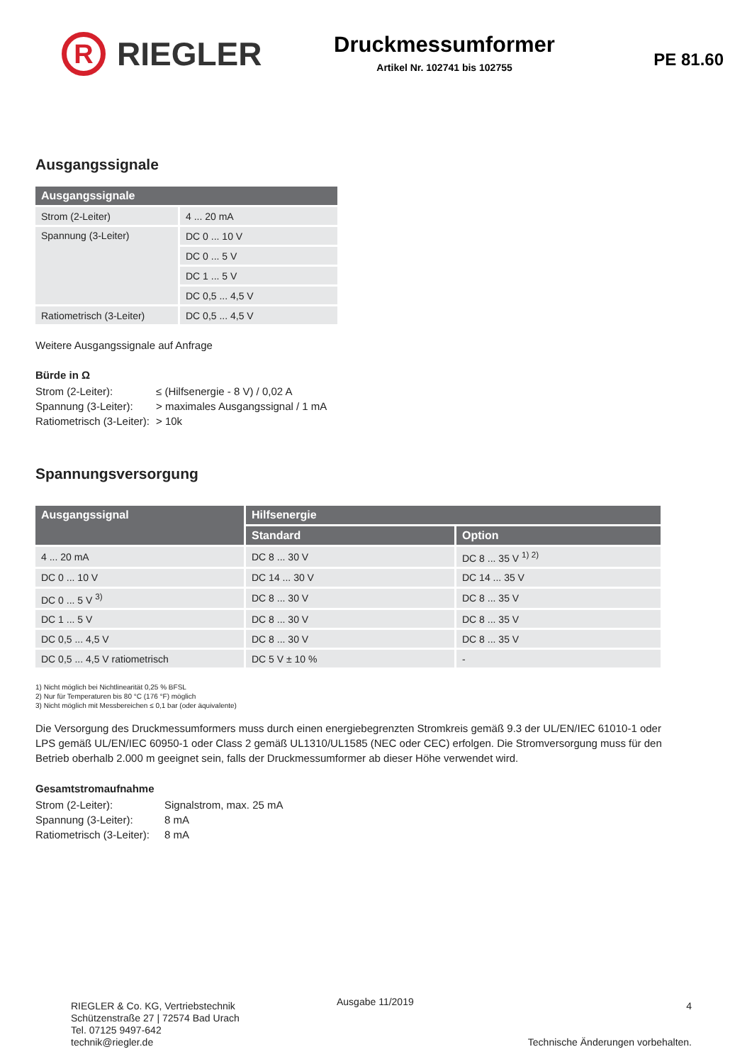R
RIEGLER
Druckmessumformer
Artikel Nr. 102741 bis 102755
PE 81.60
Ausgangssignale
| Ausgangssignale | |
| --- | --- |
| Strom (2-Leiter) | 4 ... 20 mA |
| Spannung (3-Leiter) | DC 0 ... 10 V |
| | DC 0 ... 5 V |
| | DC 1 ... 5 V |
| | DC 0,5 ... 4,5 V |
| Ratiometrisch (3-Leiter) | DC 0,5 ... 4,5 V |
Weitere Ausgangssignale auf Anfrage
Bürde in Ω
Strom (2-Leiter): ≤ (Hilfsenergie - 8 V) / 0,02 A Spannung (3-Leiter): > maximales Ausgangssignal / 1 mA Ratiometrisch (3-Leiter): > 10k
Spannungsversorgung
| Ausgangssignal | Hilfsenergie | |
| --- | --- | --- |
| | Standard | Option |
| 4 ... 20 mA | DC 8 ... 30 V | DC 8 ... 35 V <sup>1) 2)</sup> |
| DC 0 ... 10 V | DC 14 ... 30 V | DC 14 ... 35 V |
| DC 0 ... 5 V <sup>3)</sup> | DC 8 ... 30 V | DC 8 ... 35 V |
| DC 1 ... 5 V | DC 8 ... 30 V | DC 8 ... 35 V |
| DC 0,5 ... 4,5 V | DC 8 ... 30 V | DC 8 ... 35 V |
| DC 0,5 ... 4,5 V ratiometrisch | DC 5 V ± 10 % | - |
1) Nicht möglich bei Nichtlinearität 0,25 % BFSL
2) Nur für Temperaturen bis 80 °C (176 °F) möglich
3) Nicht möglich mit Messbereichen ≤ 0,1 bar (oder äquivalente)
Die Versorgung des Druckmessumformers muss durch einen energiebegrenzten Stromkreis gemäß 9.3 der UL/EN/IEC 61010-1 oder LPS gemäß UL/EN/IEC 60950-1 oder Class 2 gemäß UL1310/UL1585 (NEC oder CEC) erfolgen. Die Stromversorgung muss für den Betrieb oberhalb 2.000 m geeignet sein, falls der Druckmessumformer ab dieser Höhe verwendet wird.
Gesamtstromaufnahme
Strom (2-Leiter): Signalstrom, max. 25 mA Spannung (3-Leiter): 8 mA Ratiometrisch (3-Leiter): 8 mA
RIEGLER & Co. KG, Vertriebstechnik
Schützenstraße 27 | 72574 Bad Urach
Tel. 07125 9497-642
technik@riegler.de
Ausgabe 11/2019
4
Technische Änderungen vorbehalten.